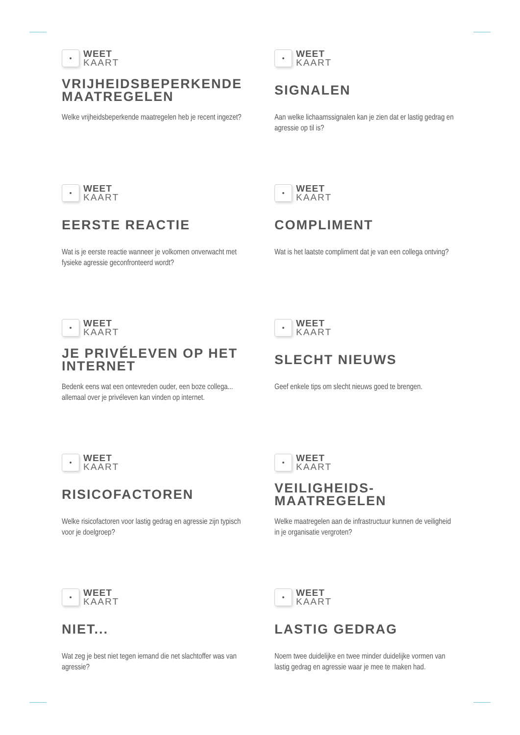WEET
KAART
VRIJHEIDSBEPERKENDE MAATREGELEN
Welke vrijheidsbeperkende maatregelen heb je recent ingezet?
WEET
KAART
SIGNALEN
Aan welke lichaamssignalen kan je zien dat er lastig gedrag en agressie op til is?
WEET
KAART
EERSTE REACTIE
Wat is je eerste reactie wanneer je volkomen onverwacht met fysieke agressie geconfronteerd wordt?
WEET
KAART
COMPLIMENT
Wat is het laatste compliment dat je van een collega ontving?
WEET
KAART
JE PRIVÉLEVEN OP HET INTERNET
Bedenk eens wat een ontevreden ouder, een boze collega... allemaal over je privéleven kan vinden op internet.
WEET
KAART
SLECHT NIEUWS
Geef enkele tips om slecht nieuws goed te brengen.
WEET
KAART
RISICOFACTOREN
Welke risicofactoren voor lastig gedrag en agressie zijn typisch voor je doelgroep?
WEET
KAART
VEILIGHEIDS-
MAATREGELEN
Welke maatregelen aan de infrastructuur kunnen de veiligheid in je organisatie vergroten?
WEET
KAART
NIET...
Wat zeg je best niet tegen iemand die net slachtoffer was van agressie?
WEET
KAART
LASTIG GEDRAG
Noem twee duidelijke en twee minder duidelijke vormen van lastig gedrag en agressie waar je mee te maken had.